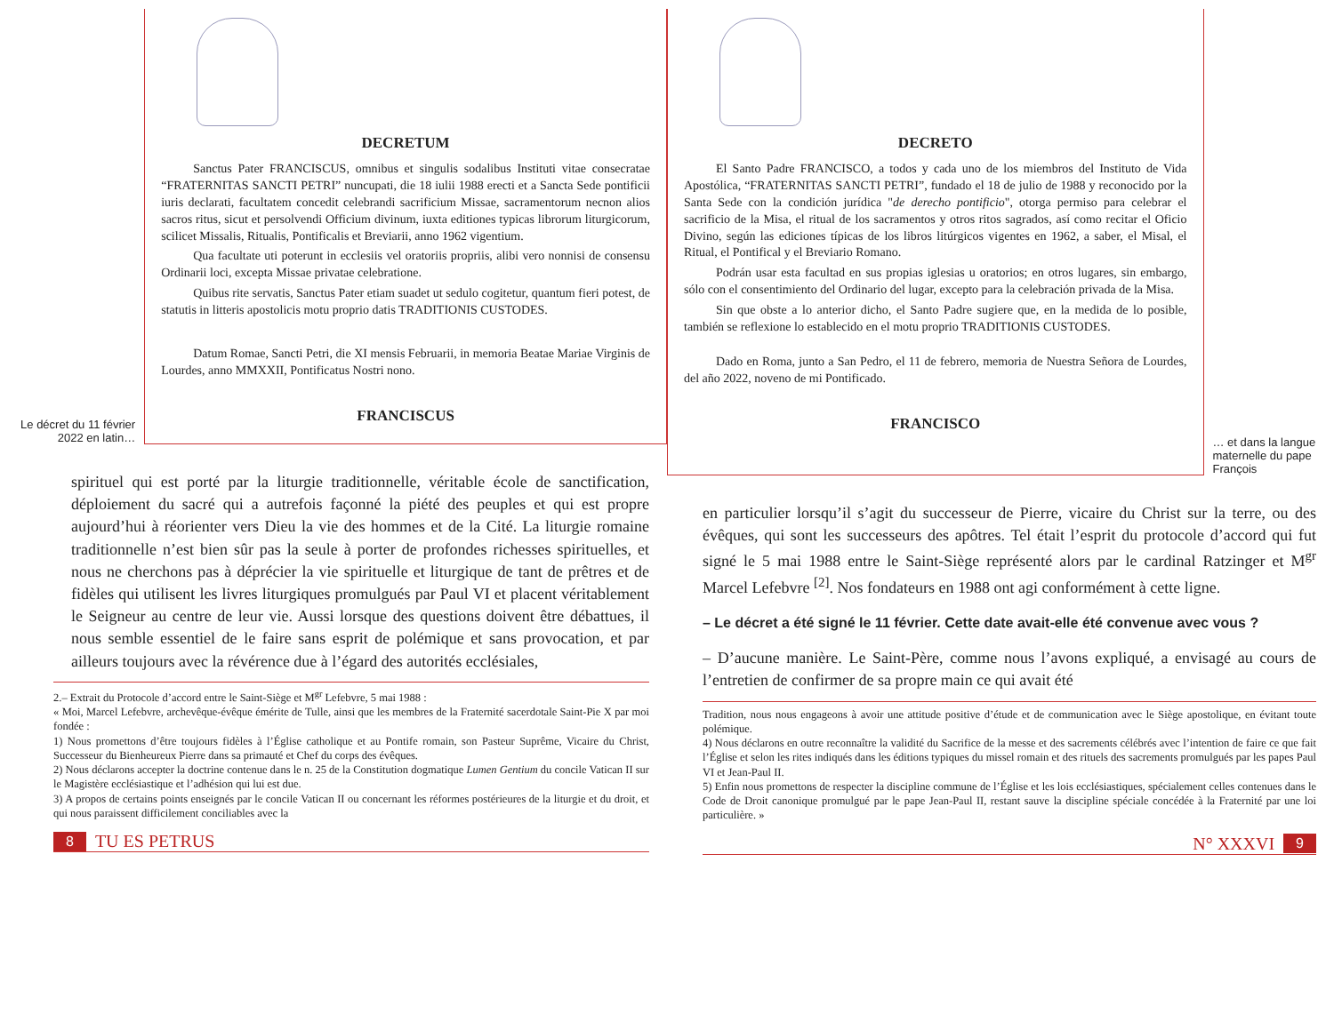Le décret du 11 février 2022 en latin…
DECRETUM
Sanctus Pater FRANCISCUS, omnibus et singulis sodalibus Instituti vitae consecratae “FRATERNITAS SANCTI PETRI” nuncupati, die 18 iulii 1988 erecti et a Sancta Sede pontificii iuris declarati, facultatem concedit celebrandi sacrificium Missae, sacramentorum necnon alios sacros ritus, sicut et persolvendi Officium divinum, iuxta editiones typicas librorum liturgicorum, scilicet Missalis, Ritualis, Pontificalis et Breviarii, anno 1962 vigentium.
Qua facultate uti poterunt in ecclesiis vel oratoriis propriis, alibi vero nonnisi de consensu Ordinarii loci, excepta Missae privatae celebratione.
Quibus rite servatis, Sanctus Pater etiam suadet ut sedulo cogitetur, quantum fieri potest, de statutis in litteris apostolicis motu proprio datis TRADITIONIS CUSTODES.
Datum Romae, Sancti Petri, die XI mensis Februarii, in memoria Beatae Mariae Virginis de Lourdes, anno MMXXII, Pontificatus Nostri nono.
FRANCISCUS
spirituel qui est porté par la liturgie traditionnelle, véritable école de sanctification, déploiement du sacré qui a autrefois façonné la piété des peuples et qui est propre aujourd’hui à réorienter vers Dieu la vie des hommes et de la Cité. La liturgie romaine traditionnelle n’est bien sûr pas la seule à porter de profondes richesses spirituelles, et nous ne cherchons pas à déprécier la vie spirituelle et liturgique de tant de prêtres et de fidèles qui utilisent les livres liturgiques promulgués par Paul VI et placent véritablement le Seigneur au centre de leur vie. Aussi lorsque des questions doivent être débattues, il nous semble essentiel de le faire sans esprit de polémique et sans provocation, et par ailleurs toujours avec la révérence due à l’égard des autorités ecclésiales,
2.– Extrait du Protocole d’accord entre le Saint-Siège et M<sup>gr</sup> Lefebvre, 5 mai 1988 :
« Moi, Marcel Lefebvre, archevêque-évêque émérite de Tulle, ainsi que les membres de la Fraternité sacerdotale Saint-Pie X par moi fondée :
1) Nous promettons d’être toujours fidèles à l’Église catholique et au Pontife romain, son Pasteur Suprême, Vicaire du Christ, Successeur du Bienheureux Pierre dans sa primauté et Chef du corps des évêques.
2) Nous déclarons accepter la doctrine contenue dans le n. 25 de la Constitution dogmatique Lumen Gentium du concile Vatican II sur le Magistère ecclésiastique et l’adhésion qui lui est due.
3) A propos de certains points enseignés par le concile Vatican II ou concernant les réformes postérieures de la liturgie et du droit, et qui nous paraissent difficilement conciliables avec la
8 TU ES PETRUS
DECRETO
El Santo Padre FRANCISCO, a todos y cada uno de los miembros del Instituto de Vida Apostólica, “FRATERNITAS SANCTI PETRI”, fundado el 18 de julio de 1988 y reconocido por la Santa Sede con la condición jurídica "de derecho pontificio", otorga permiso para celebrar el sacrificio de la Misa, el ritual de los sacramentos y otros ritos sagrados, así como recitar el Oficio Divino, según las ediciones típicas de los libros litúrgicos vigentes en 1962, a saber, el Misal, el Ritual, el Pontifical y el Breviario Romano.
Podrán usar esta facultad en sus propias iglesias u oratorios; en otros lugares, sin embargo, sólo con el consentimiento del Ordinario del lugar, excepto para la celebración privada de la Misa.
Sin que obste a lo anterior dicho, el Santo Padre sugiere que, en la medida de lo posible, también se reflexione lo establecido en el motu proprio TRADITIONIS CUSTODES.
Dado en Roma, junto a San Pedro, el 11 de febrero, memoria de Nuestra Señora de Lourdes, del año 2022, noveno de mi Pontificado.
FRANCISCO
… et dans la langue maternelle du pape François
en particulier lorsqu’il s’agit du successeur de Pierre, vicaire du Christ sur la terre, ou des évêques, qui sont les successeurs des apôtres. Tel était l’esprit du protocole d’accord qui fut signé le 5 mai 1988 entre le Saint-Siège représenté alors par le cardinal Ratzinger et M<sup>gr</sup> Marcel Lefebvre <sup>[2]</sup>. Nos fondateurs en 1988 ont agi conformément à cette ligne.
– Le décret a été signé le 11 février. Cette date avait-elle été convenue avec vous ?
– D’aucune manière. Le Saint-Père, comme nous l’avons expliqué, a envisagé au cours de l’entretien de confirmer de sa propre main ce qui avait été
Tradition, nous nous engageons à avoir une attitude positive d’étude et de communication avec le Siège apostolique, en évitant toute polémique.
4) Nous déclarons en outre reconnaître la validité du Sacrifice de la messe et des sacrements célébrés avec l’intention de faire ce que fait l’Église et selon les rites indiqués dans les éditions typiques du missel romain et des rituels des sacrements promulgués par les papes Paul VI et Jean-Paul II.
5) Enfin nous promettons de respecter la discipline commune de l’Église et les lois ecclésiastiques, spécialement celles contenues dans le Code de Droit canonique promulgué par le pape Jean-Paul II, restant sauve la discipline spéciale concédée à la Fraternité par une loi particulière. »
N° XXXVI 9